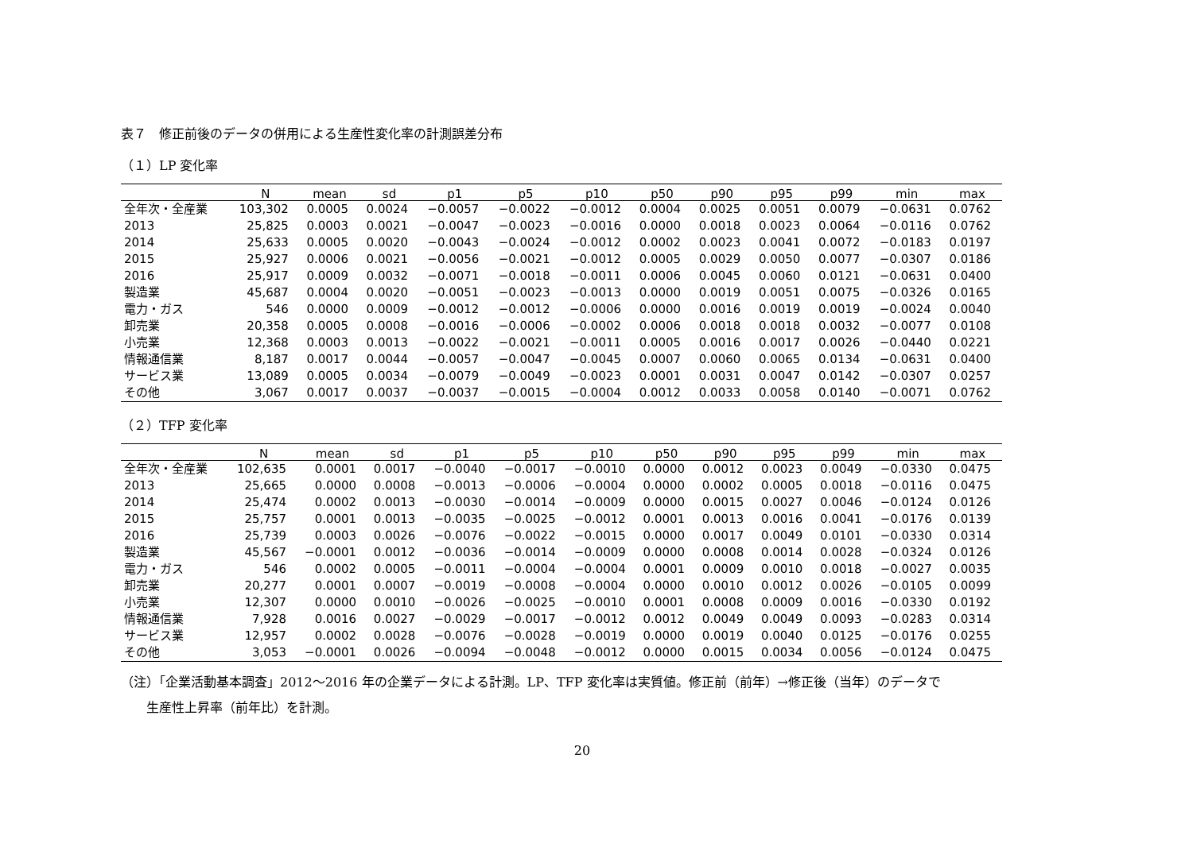表７　修正前後のデータの併用による生産性変化率の計測誤差分布
（１）LP 変化率
| | N | mean | sd | p1 | p5 | p10 | p50 | p90 | p95 | p99 | min | max |
| --- | --- | --- | --- | --- | --- | --- | --- | --- | --- | --- | --- | --- |
| 全年次・全産業 | 103,302 | 0.0005 | 0.0024 | −0.0057 | −0.0022 | −0.0012 | 0.0004 | 0.0025 | 0.0051 | 0.0079 | −0.0631 | 0.0762 |
| 2013 | 25,825 | 0.0003 | 0.0021 | −0.0047 | −0.0023 | −0.0016 | 0.0000 | 0.0018 | 0.0023 | 0.0064 | −0.0116 | 0.0762 |
| 2014 | 25,633 | 0.0005 | 0.0020 | −0.0043 | −0.0024 | −0.0012 | 0.0002 | 0.0023 | 0.0041 | 0.0072 | −0.0183 | 0.0197 |
| 2015 | 25,927 | 0.0006 | 0.0021 | −0.0056 | −0.0021 | −0.0012 | 0.0005 | 0.0029 | 0.0050 | 0.0077 | −0.0307 | 0.0186 |
| 2016 | 25,917 | 0.0009 | 0.0032 | −0.0071 | −0.0018 | −0.0011 | 0.0006 | 0.0045 | 0.0060 | 0.0121 | −0.0631 | 0.0400 |
| 製造業 | 45,687 | 0.0004 | 0.0020 | −0.0051 | −0.0023 | −0.0013 | 0.0000 | 0.0019 | 0.0051 | 0.0075 | −0.0326 | 0.0165 |
| 電力・ガス | 546 | 0.0000 | 0.0009 | −0.0012 | −0.0012 | −0.0006 | 0.0000 | 0.0016 | 0.0019 | 0.0019 | −0.0024 | 0.0040 |
| 卸売業 | 20,358 | 0.0005 | 0.0008 | −0.0016 | −0.0006 | −0.0002 | 0.0006 | 0.0018 | 0.0018 | 0.0032 | −0.0077 | 0.0108 |
| 小売業 | 12,368 | 0.0003 | 0.0013 | −0.0022 | −0.0021 | −0.0011 | 0.0005 | 0.0016 | 0.0017 | 0.0026 | −0.0440 | 0.0221 |
| 情報通信業 | 8,187 | 0.0017 | 0.0044 | −0.0057 | −0.0047 | −0.0045 | 0.0007 | 0.0060 | 0.0065 | 0.0134 | −0.0631 | 0.0400 |
| サービス業 | 13,089 | 0.0005 | 0.0034 | −0.0079 | −0.0049 | −0.0023 | 0.0001 | 0.0031 | 0.0047 | 0.0142 | −0.0307 | 0.0257 |
| その他 | 3,067 | 0.0017 | 0.0037 | −0.0037 | −0.0015 | −0.0004 | 0.0012 | 0.0033 | 0.0058 | 0.0140 | −0.0071 | 0.0762 |
（２）TFP 変化率
| | N | mean | sd | p1 | p5 | p10 | p50 | p90 | p95 | p99 | min | max |
| --- | --- | --- | --- | --- | --- | --- | --- | --- | --- | --- | --- | --- |
| 全年次・全産業 | 102,635 | 0.0001 | 0.0017 | −0.0040 | −0.0017 | −0.0010 | 0.0000 | 0.0012 | 0.0023 | 0.0049 | −0.0330 | 0.0475 |
| 2013 | 25,665 | 0.0000 | 0.0008 | −0.0013 | −0.0006 | −0.0004 | 0.0000 | 0.0002 | 0.0005 | 0.0018 | −0.0116 | 0.0475 |
| 2014 | 25,474 | 0.0002 | 0.0013 | −0.0030 | −0.0014 | −0.0009 | 0.0000 | 0.0015 | 0.0027 | 0.0046 | −0.0124 | 0.0126 |
| 2015 | 25,757 | 0.0001 | 0.0013 | −0.0035 | −0.0025 | −0.0012 | 0.0001 | 0.0013 | 0.0016 | 0.0041 | −0.0176 | 0.0139 |
| 2016 | 25,739 | 0.0003 | 0.0026 | −0.0076 | −0.0022 | −0.0015 | 0.0000 | 0.0017 | 0.0049 | 0.0101 | −0.0330 | 0.0314 |
| 製造業 | 45,567 | −0.0001 | 0.0012 | −0.0036 | −0.0014 | −0.0009 | 0.0000 | 0.0008 | 0.0014 | 0.0028 | −0.0324 | 0.0126 |
| 電力・ガス | 546 | 0.0002 | 0.0005 | −0.0011 | −0.0004 | −0.0004 | 0.0001 | 0.0009 | 0.0010 | 0.0018 | −0.0027 | 0.0035 |
| 卸売業 | 20,277 | 0.0001 | 0.0007 | −0.0019 | −0.0008 | −0.0004 | 0.0000 | 0.0010 | 0.0012 | 0.0026 | −0.0105 | 0.0099 |
| 小売業 | 12,307 | 0.0000 | 0.0010 | −0.0026 | −0.0025 | −0.0010 | 0.0001 | 0.0008 | 0.0009 | 0.0016 | −0.0330 | 0.0192 |
| 情報通信業 | 7,928 | 0.0016 | 0.0027 | −0.0029 | −0.0017 | −0.0012 | 0.0012 | 0.0049 | 0.0049 | 0.0093 | −0.0283 | 0.0314 |
| サービス業 | 12,957 | 0.0002 | 0.0028 | −0.0076 | −0.0028 | −0.0019 | 0.0000 | 0.0019 | 0.0040 | 0.0125 | −0.0176 | 0.0255 |
| その他 | 3,053 | −0.0001 | 0.0026 | −0.0094 | −0.0048 | −0.0012 | 0.0000 | 0.0015 | 0.0034 | 0.0056 | −0.0124 | 0.0475 |
（注）「企業活動基本調査」2012～2016 年の企業データによる計測。LP、TFP 変化率は実質値。修正前（前年）→修正後（当年）のデータで
　　生産性上昇率（前年比）を計測。
20